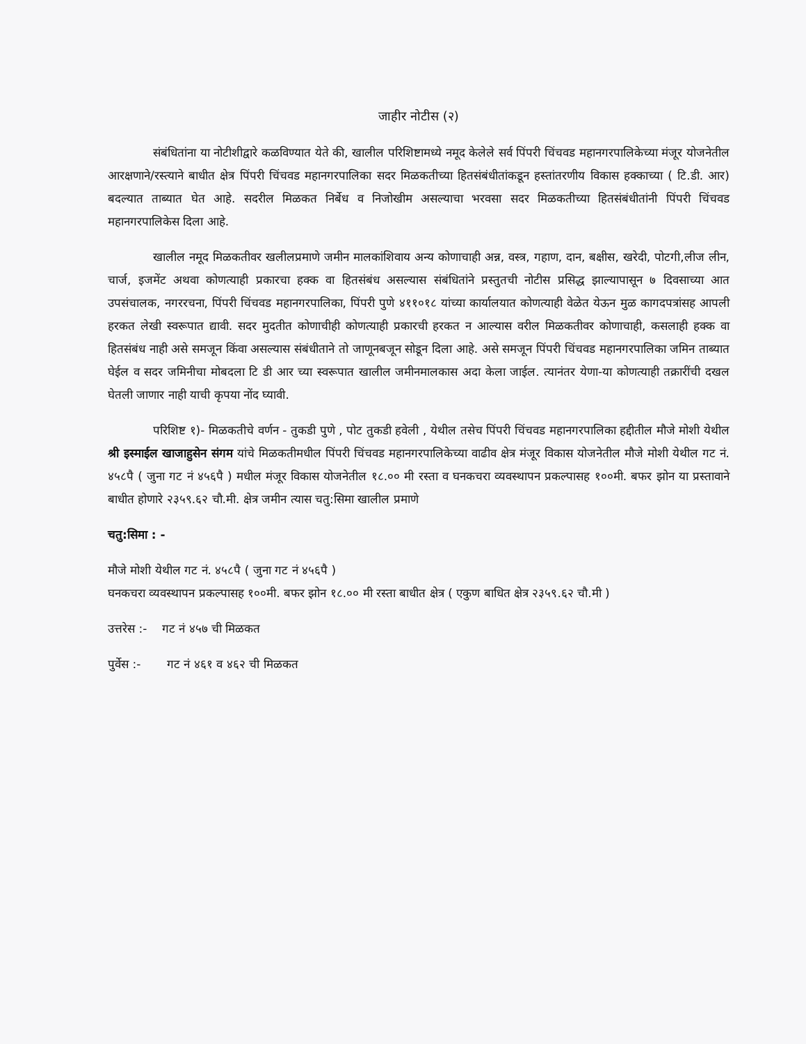जाहीर नोटीस (२)
संबंधितांना या नोटीशीद्वारे कळविण्यात येते की, खालील परिशिष्टामध्ये नमूद केलेले सर्व पिंपरी चिंचवड महानगरपालिकेच्या मंजूर योजनेतील आरक्षणाने/रस्त्याने बाधीत क्षेत्र पिंपरी चिंचवड महानगरपालिका सदर मिळकतीच्या हितसंबंधीतांकडून हस्तांतरणीय विकास हक्काच्या ( टि.डी. आर) बदल्यात ताब्यात घेत आहे. सदरील मिळकत निर्बेध व निजोखीम असल्याचा भरवसा सदर मिळकतीच्या हितसंबंधीतांनी पिंपरी चिंचवड महानगरपालिकेस दिला आहे.
खालील नमूद मिळकतीवर खलीलप्रमाणे जमीन मालकांशिवाय अन्य कोणाचाही अन्न, वस्त्र, गहाण, दान, बक्षीस, खरेदी, पोटगी,लीज लीन, चार्ज, इजमेंट अथवा कोणत्याही प्रकारचा हक्क वा हितसंबंध असल्यास संबंधितांने प्रस्तुतची नोटीस प्रसिद्ध झाल्यापासून ७ दिवसाच्या आत उपसंचालक, नगररचना, पिंपरी चिंचवड महानगरपालिका, पिंपरी पुणे ४११०१८ यांच्या कार्यालयात कोणत्याही वेळेत येऊन मुळ कागदपत्रांसह आपली हरकत लेखी स्वरूपात द्यावी. सदर मुदतीत कोणाचीही कोणत्याही प्रकारची हरकत न आल्यास वरील मिळकतीवर कोणाचाही, कसलाही हक्क वा हितसंबंध नाही असे समजून किंवा असल्यास संबंधीताने तो जाणूनबजून सोडून दिला आहे. असे समजून पिंपरी चिंचवड महानगरपालिका जमिन ताब्यात घेईल व सदर जमिनीचा मोबदला टि डी आर च्या स्वरूपात खालील जमीनमालकास अदा केला जाईल. त्यानंतर येणा-या कोणत्याही तक्रारींची दखल घेतली जाणार नाही याची कृपया नोंद घ्यावी.
परिशिष्ट १)- मिळकतीचे वर्णन - तुकडी पुणे , पोट तुकडी हवेली , येथील तसेच पिंपरी चिंचवड महानगरपालिका हद्दीतील मौजे मोशी येथील श्री इस्माईल खाजाहुसेन संगम यांचे मिळकतीमधील पिंपरी चिंचवड महानगरपालिकेच्या वाढीव क्षेत्र मंजूर विकास योजनेतील मौजे मोशी येथील गट नं. ४५८पै ( जुना गट नं ४५६पै ) मधील मंजूर विकास योजनेतील १८.०० मी रस्ता व घनकचरा व्यवस्थापन प्रकल्पासह १००मी. बफर झोन या प्रस्तावाने बाधीत होणारे २३५९.६२ चौ.मी. क्षेत्र जमीन त्यास चतु:सिमा खालील प्रमाणे
चतु:सिमा : -
मौजे मोशी येथील गट नं. ४५८पै ( जुना गट नं ४५६पै )
घनकचरा व्यवस्थापन प्रकल्पासह १००मी. बफर झोन १८.०० मी रस्ता बाधीत क्षेत्र ( एकुण बाधित क्षेत्र २३५९.६२ चौ.मी )
उत्तरेस :- गट नं ४५७ ची मिळकत
पुर्वेस :- गट नं ४६१ व ४६२ ची मिळकत